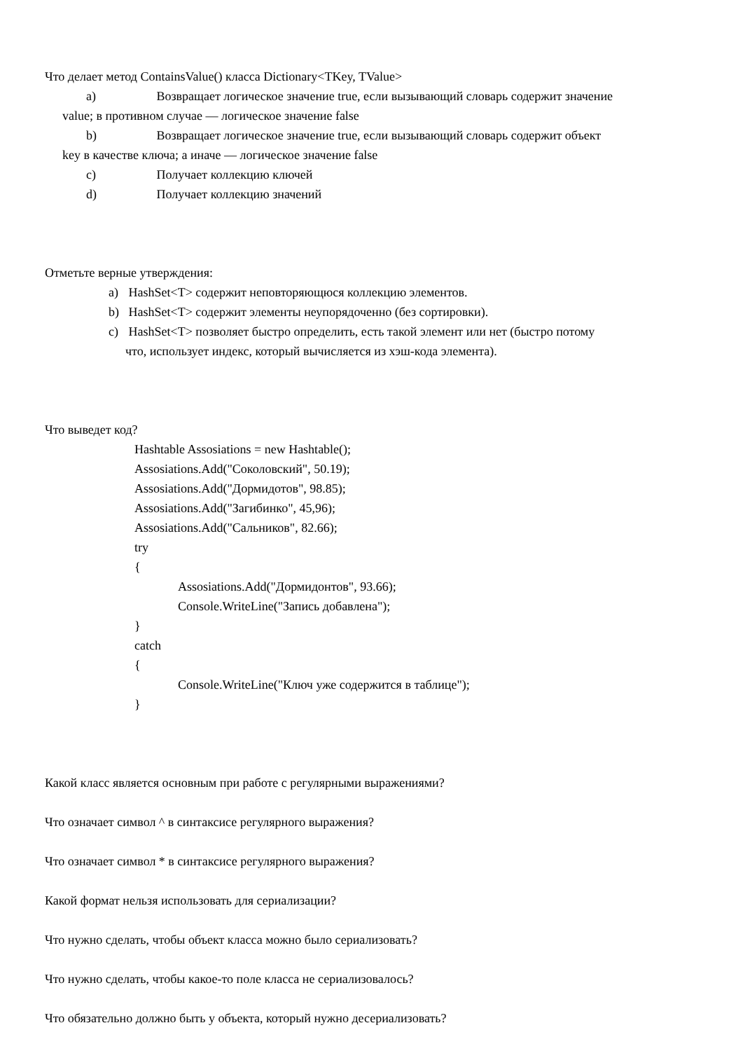Что делает метод ContainsValue() класса Dictionary<TKey, TValue>
a) Возвращает логическое значение true, если вызывающий словарь содержит значение
value; в противном случае — логическое значение false
b) Возвращает логическое значение true, если вызывающий словарь содержит объект
key в качестве ключа; а иначе — логическое значение false
c) Получает коллекцию ключей
d) Получает коллекцию значений
Отметьте верные утверждения:
a) HashSet<T> содержит неповторяющюся коллекцию элементов.
b) HashSet<T> содержит элементы неупорядоченно (без сортировки).
c) HashSet<T> позволяет быстро определить, есть такой элемент или нет (быстро потому
что, использует индекс, который вычисляется из хэш-кода элемента).
Что выведет код?
Hashtable Assosiations = new Hashtable();
Assosiations.Add("Соколовский", 50.19);
Assosiations.Add("Дормидотов", 98.85);
Assosiations.Add("Загибинко", 45,96);
Assosiations.Add("Сальников", 82.66);
try
{
Assosiations.Add("Дормидонтов", 93.66);
Console.WriteLine("Запись добавлена");
}
catch
{
Console.WriteLine("Ключ уже содержится в таблице");
}
Какой класс является основным при работе с регулярными выражениями?
Что означает символ ^ в синтаксисе регулярного выражения?
Что означает символ * в синтаксисе регулярного выражения?
Какой формат нельзя использовать для сериализации?
Что нужно сделать, чтобы объект класса можно было сериализовать?
Что нужно сделать, чтобы какое-то поле класса не сериализовалось?
Что обязательно должно быть у объекта, который нужно десериализовать?